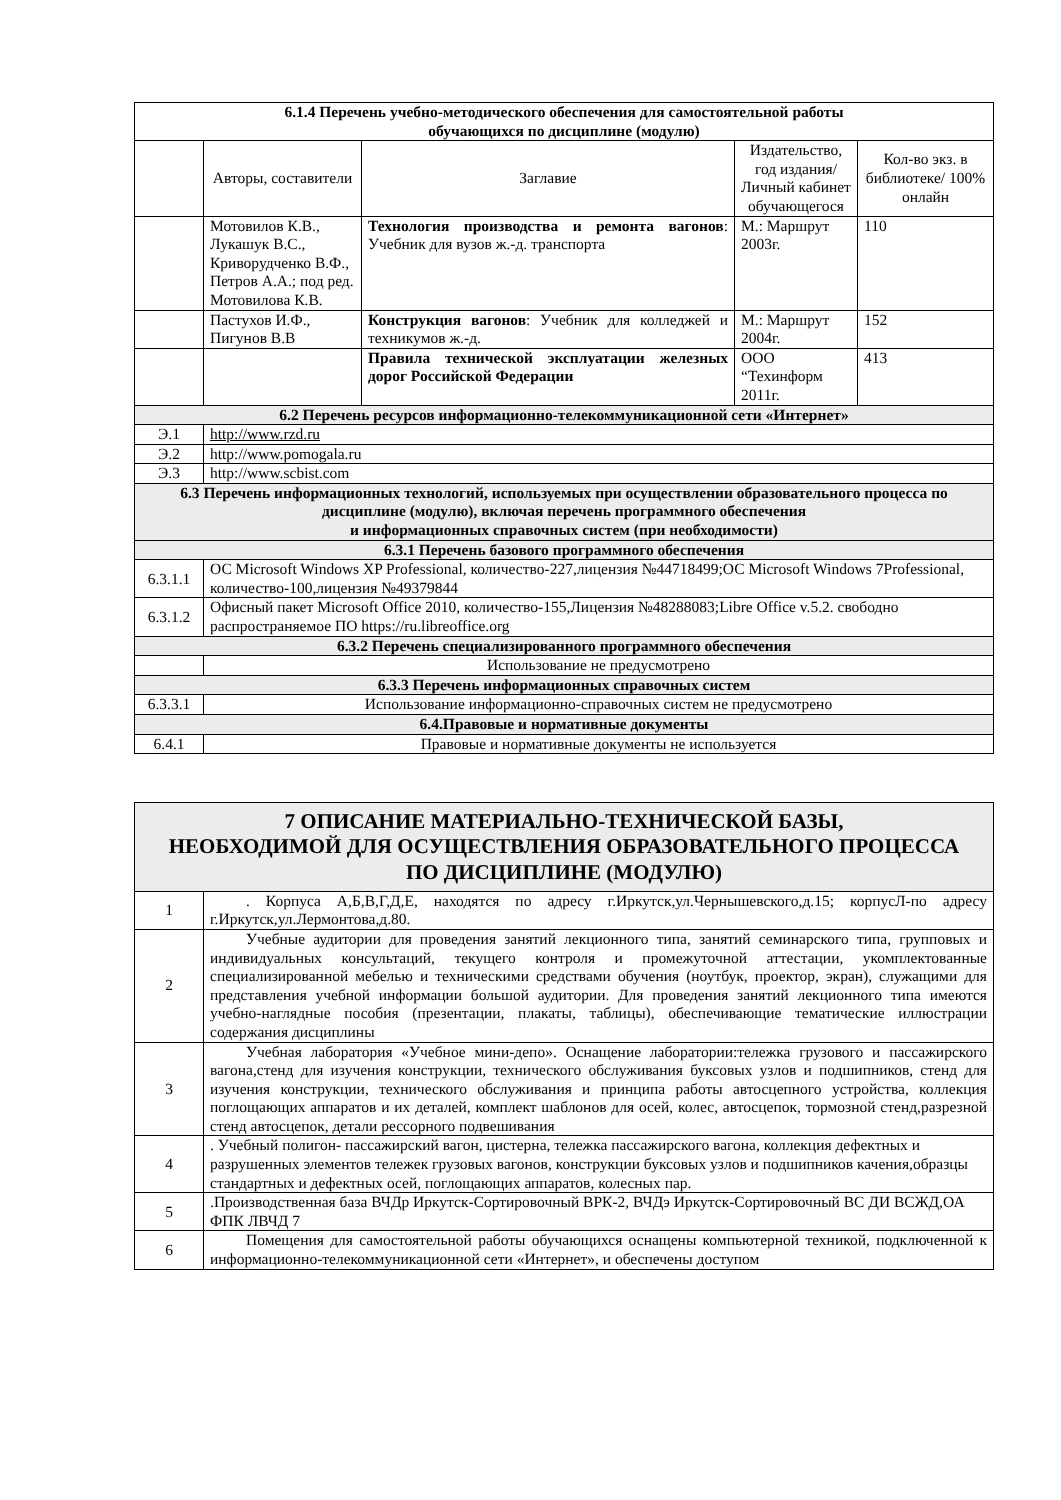| 6.1.4 Перечень учебно-методического обеспечения для самостоятельной работы обучающихся по дисциплине (модулю) | | | | |
| | Авторы, составители | Заглавие | Издательство, год издания/ Личный кабинет обучающегося | Кол-во экз. в библиотеке/ 100% онлайн |
| | Мотовилов К.В., Лукашук В.С., Криворудченко В.Ф., Петров А.А.; под ред. Мотовилова К.В. | Технология производства и ремонта вагонов : Учебник для вузов ж.-д. транспорта | М.: Маршрут 2003г. | 110 |
| | Пастухов И.Ф., Пигунов В.В | Конструкция вагонов : Учебник для колледжей и техникумов ж.-д. | М.: Маршрут 2004г. | 152 |
| | | Правила технической эксплуатации железных дорог Российской Федерации | ООО “Техинформ 2011г. | 413 |
| 6.2 Перечень ресурсов информационно-телекоммуникационной сети «Интернет» | | | | |
| Э.1 | http://www.rzd.ru | | | |
| Э.2 | http://www.pomogala.ru | | | |
| Э.3 | http://www.scbist.com | | | |
| 6.3 Перечень информационных технологий, используемых при осуществлении образовательного процесса по дисциплине (модулю), включая перечень программного обеспечения и информационных справочных систем (при необходимости) | | | | |
| 6.3.1 Перечень базового программного обеспечения | | | | |
| 6.3.1.1 | ОС Microsoft Windows XP Professional, количество-227,лицензия №44718499;ОС Microsoft Windows 7Professional, количество-100,лицензия №49379844 | | | |
| 6.3.1.2 | Офисный пакет Microsoft Office 2010, количество-155,Лицензия №48288083;Libre Office v.5.2. свободно распространяемое ПО https://ru.libreoffice.org | | | |
| 6.3.2 Перечень специализированного программного обеспечения | | | | |
| | Использование не предусмотрено | | | |
| 6.3.3 Перечень информационных справочных систем | | | | |
| 6.3.3.1 | Использование информационно-справочных систем не предусмотрено | | | |
| 6.4.Правовые и нормативные документы | | | | |
| 6.4.1 | Правовые и нормативные документы не используется | | | |
| 7 ОПИСАНИЕ МАТЕРИАЛЬНО-ТЕХНИЧЕСКОЙ БАЗЫ, НЕОБХОДИМОЙ ДЛЯ ОСУЩЕСТВЛЕНИЯ ОБРАЗОВАТЕЛЬНОГО ПРОЦЕССА ПО ДИСЦИПЛИНЕ (МОДУЛЮ) | |
| 1 | . Корпуса А,Б,В,Г,Д,Е, находятся по адресу г.Иркутск,ул.Чернышевского,д.15; корпусЛ-по адресу г.Иркутск,ул.Лермонтова,д.80. |
| 2 | Учебные аудитории для проведения занятий лекционного типа, занятий семинарского типа, групповых и индивидуальных консультаций, текущего контроля и промежуточной аттестации, укомплектованные специализированной мебелью и техническими средствами обучения (ноутбук, проектор, экран), служащими для представления учебной информации большой аудитории. Для проведения занятий лекционного типа имеются учебно-наглядные пособия (презентации, плакаты, таблицы), обеспечивающие тематические иллюстрации содержания дисциплины |
| 3 | Учебная лаборатория «Учебное мини-депо». Оснащение лаборатории:тележка грузового и пассажирского вагона,стенд для изучения конструкции, технического обслуживания буксовых узлов и подшипников, стенд для изучения конструкции, технического обслуживания и принципа работы автосцепного устройства, коллекция поглощающих аппаратов и их деталей, комплект шаблонов для осей, колес, автосцепок, тормозной стенд,разрезной стенд автосцепок, детали рессорного подвешивания |
| 4 | . Учебный полигон- пассажирский вагон, цистерна, тележка пассажирского вагона, коллекция дефектных и разрушенных элементов тележек грузовых вагонов, конструкции буксовых узлов и подшипников качения,образцы стандартных и дефектных осей, поглощающих аппаратов, колесных пар. |
| 5 | .Производственная база ВЧДр Иркутск-Сортировочный ВРК-2, ВЧДэ Иркутск-Сортировочный ВС ДИ ВСЖД,ОА ФПК ЛВЧД 7 |
| 6 | Помещения для самостоятельной работы обучающихся оснащены компьютерной техникой, подключенной к информационно-телекоммуникационной сети «Интернет», и обеспечены доступом |